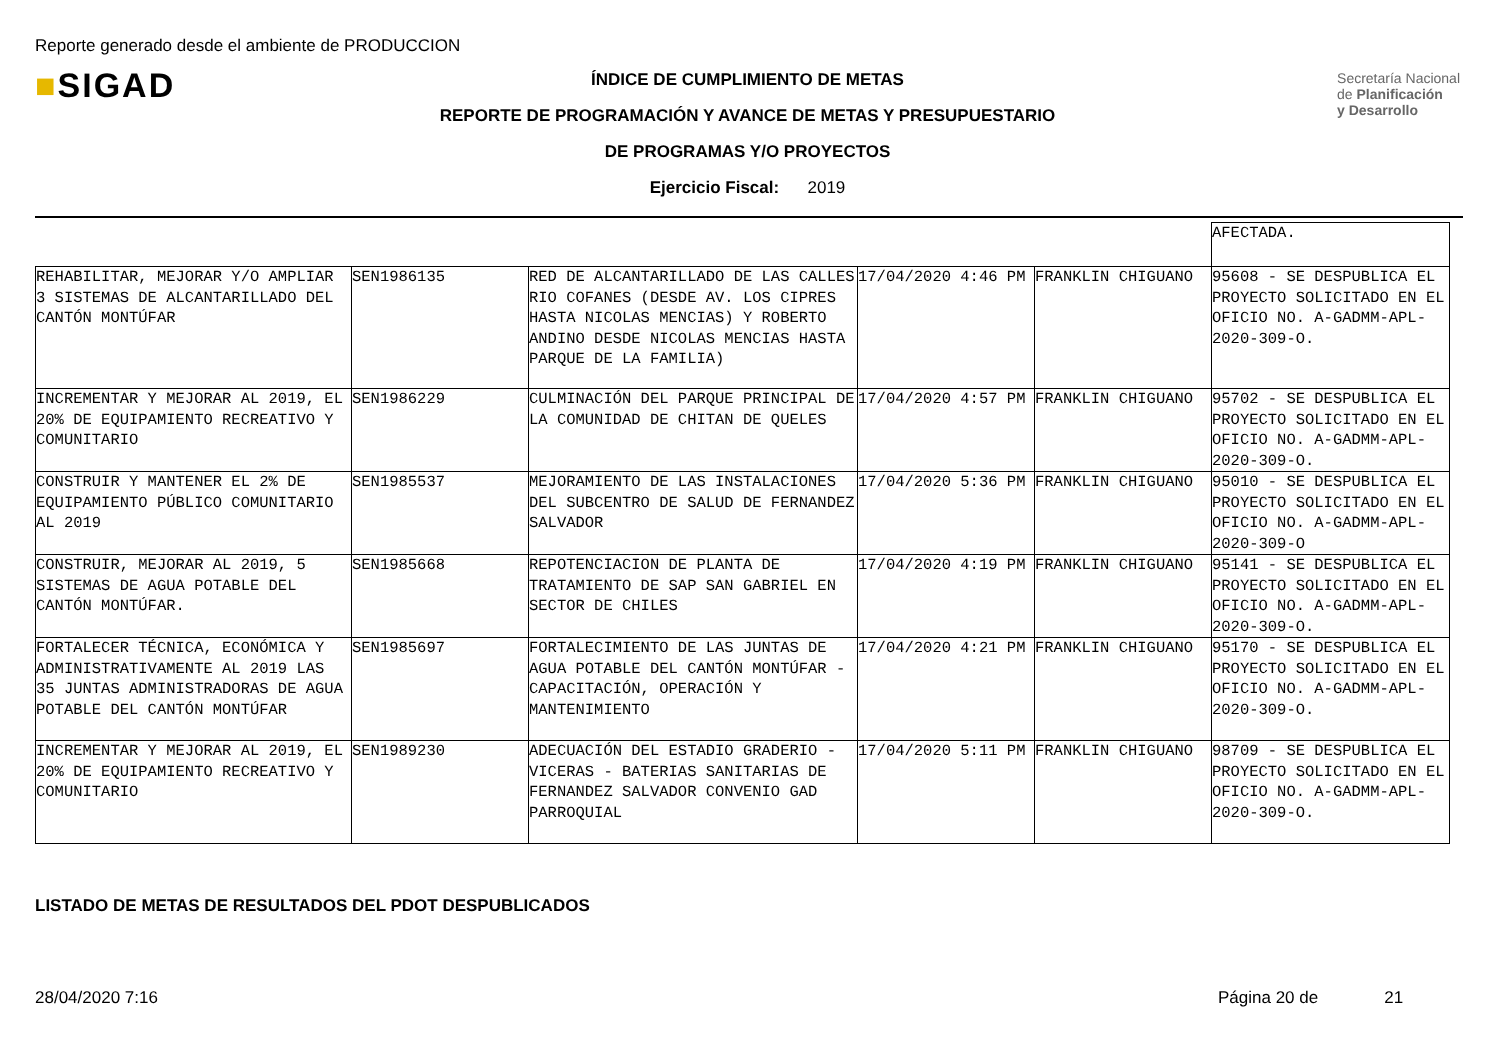Reporte generado desde el ambiente de PRODUCCION
■SIGAD
Secretaría Nacional
de Planificación
y Desarrollo
ÍNDICE DE CUMPLIMIENTO DE METAS
REPORTE DE PROGRAMACIÓN Y AVANCE DE METAS Y PRESUPUESTARIO
DE PROGRAMAS Y/O PROYECTOS
Ejercicio Fiscal: 2019
| | | | | | AFECTADA. |
| REHABILITAR, MEJORAR Y/O AMPLIAR 3 SISTEMAS DE ALCANTARILLADO DEL CANTÓN MONTÚFAR | SEN1986135 | RED DE ALCANTARILLADO DE LAS CALLES RIO COFANES (DESDE AV. LOS CIPRES HASTA NICOLAS MENCIAS) Y ROBERTO ANDINO DESDE NICOLAS MENCIAS HASTA PARQUE DE LA FAMILIA) | 17/04/2020 4:46 PM | FRANKLIN CHIGUANO | 95608 - SE DESPUBLICA EL PROYECTO SOLICITADO EN EL OFICIO NO. A-GADMM-APL-2020-309-O. |
| INCREMENTAR Y MEJORAR AL 2019, EL 20% DE EQUIPAMIENTO RECREATIVO Y COMUNITARIO | SEN1986229 | CULMINACIÓN DEL PARQUE PRINCIPAL DE LA COMUNIDAD DE CHITAN DE QUELES | 17/04/2020 4:57 PM | FRANKLIN CHIGUANO | 95702 - SE DESPUBLICA EL PROYECTO SOLICITADO EN EL OFICIO NO. A-GADMM-APL-2020-309-O. |
| CONSTRUIR Y MANTENER EL 2% DE EQUIPAMIENTO PÚBLICO COMUNITARIO AL 2019 | SEN1985537 | MEJORAMIENTO DE LAS INSTALACIONES DEL SUBCENTRO DE SALUD DE FERNANDEZ SALVADOR | 17/04/2020 5:36 PM | FRANKLIN CHIGUANO | 95010 - SE DESPUBLICA EL PROYECTO SOLICITADO EN EL OFICIO NO. A-GADMM-APL-2020-309-O |
| CONSTRUIR, MEJORAR AL 2019, 5 SISTEMAS DE AGUA POTABLE DEL CANTÓN MONTÚFAR. | SEN1985668 | REPOTENCIACION DE PLANTA DE TRATAMIENTO DE SAP SAN GABRIEL EN SECTOR DE CHILES | 17/04/2020 4:19 PM | FRANKLIN CHIGUANO | 95141 - SE DESPUBLICA EL PROYECTO SOLICITADO EN EL OFICIO NO. A-GADMM-APL-2020-309-O. |
| FORTALECER TÉCNICA, ECONÓMICA Y ADMINISTRATIVAMENTE AL 2019 LAS 35 JUNTAS ADMINISTRADORAS DE AGUA POTABLE DEL CANTÓN MONTÚFAR | SEN1985697 | FORTALECIMIENTO DE LAS JUNTAS DE AGUA POTABLE DEL CANTÓN MONTÚFAR - CAPACITACIÓN, OPERACIÓN Y MANTENIMIENTO | 17/04/2020 4:21 PM | FRANKLIN CHIGUANO | 95170 - SE DESPUBLICA EL PROYECTO SOLICITADO EN EL OFICIO NO. A-GADMM-APL-2020-309-O. |
| INCREMENTAR Y MEJORAR AL 2019, EL 20% DE EQUIPAMIENTO RECREATIVO Y COMUNITARIO | SEN1989230 | ADECUACIÓN DEL ESTADIO GRADERIO - VICERAS - BATERIAS SANITARIAS DE FERNANDEZ SALVADOR CONVENIO GAD PARROQUIAL | 17/04/2020 5:11 PM | FRANKLIN CHIGUANO | 98709 - SE DESPUBLICA EL PROYECTO SOLICITADO EN EL OFICIO NO. A-GADMM-APL-2020-309-O. |
LISTADO DE METAS DE RESULTADOS DEL PDOT DESPUBLICADOS
28/04/2020 7:16 Página 20 de 21